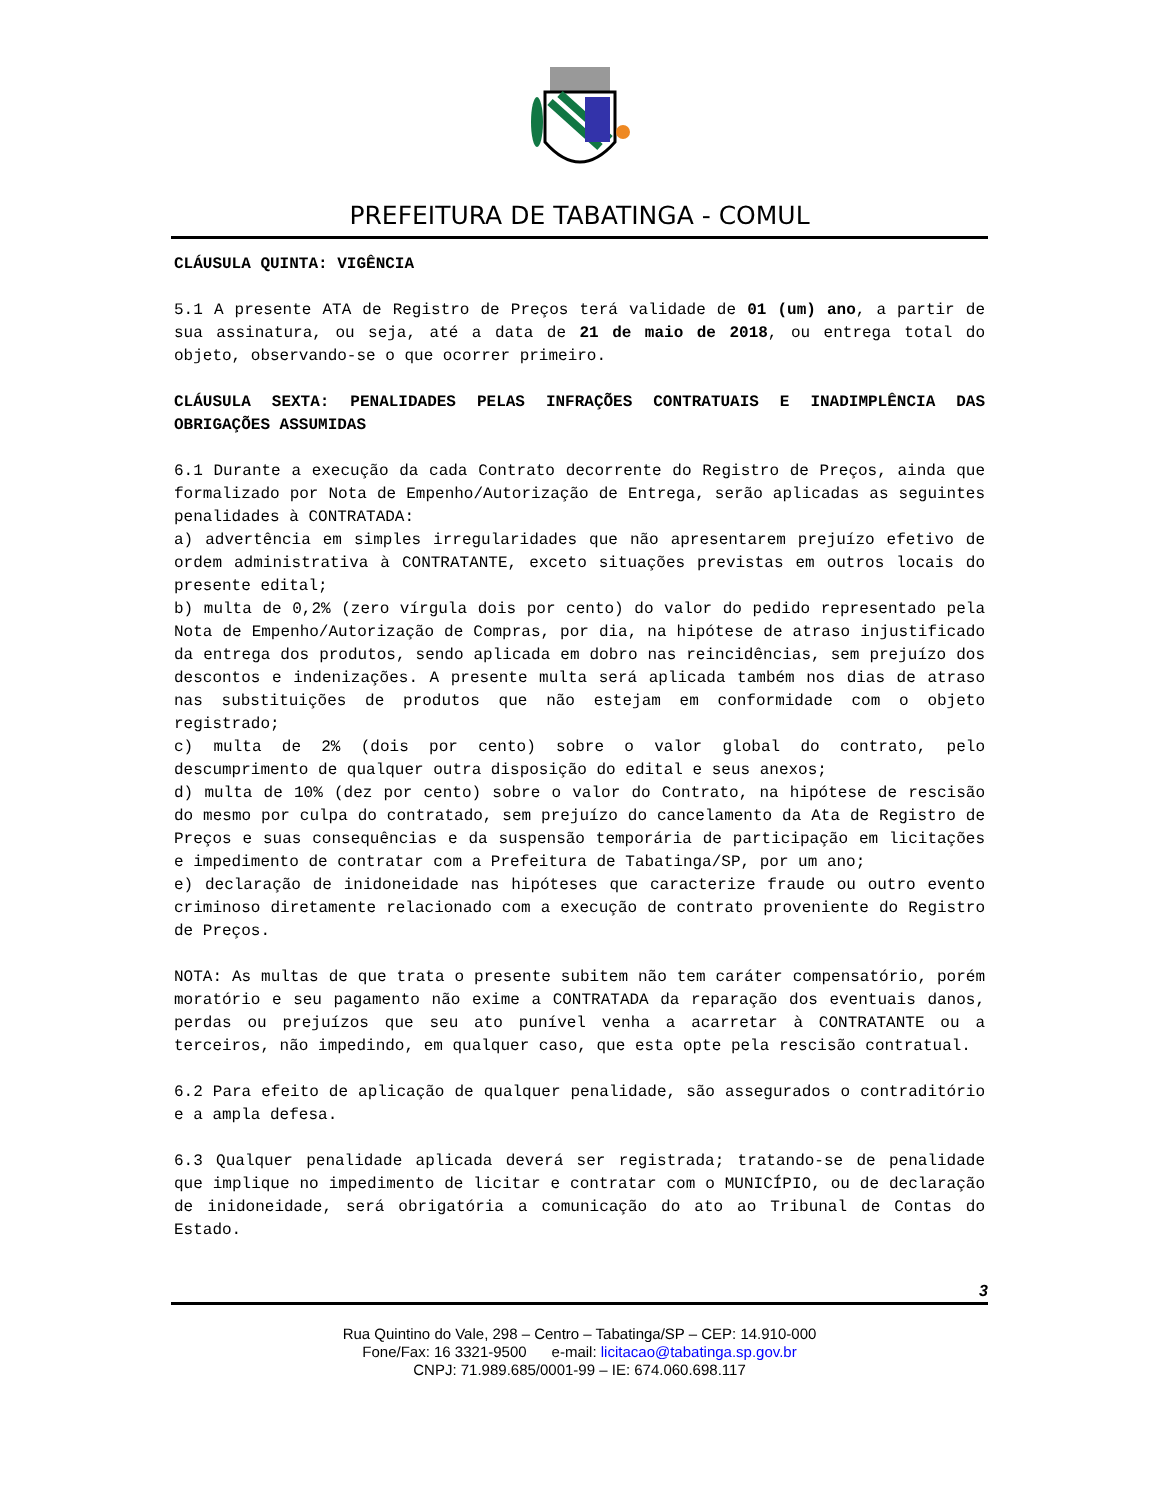PREFEITURA DE TABATINGA - COMUL
CLÁUSULA QUINTA: VIGÊNCIA
5.1 A presente ATA de Registro de Preços terá validade de 01 (um) ano, a partir de sua assinatura, ou seja, até a data de 21 de maio de 2018, ou entrega total do objeto, observando-se o que ocorrer primeiro.
CLÁUSULA SEXTA: PENALIDADES PELAS INFRAÇÕES CONTRATUAIS E INADIMPLÊNCIA DAS OBRIGAÇÕES ASSUMIDAS
6.1 Durante a execução da cada Contrato decorrente do Registro de Preços, ainda que formalizado por Nota de Empenho/Autorização de Entrega, serão aplicadas as seguintes penalidades à CONTRATADA:
a) advertência em simples irregularidades que não apresentarem prejuízo efetivo de ordem administrativa à CONTRATANTE, exceto situações previstas em outros locais do presente edital;
b) multa de 0,2% (zero vírgula dois por cento) do valor do pedido representado pela Nota de Empenho/Autorização de Compras, por dia, na hipótese de atraso injustificado da entrega dos produtos, sendo aplicada em dobro nas reincidências, sem prejuízo dos descontos e indenizações. A presente multa será aplicada também nos dias de atraso nas substituições de produtos que não estejam em conformidade com o objeto registrado;
c) multa de 2% (dois por cento) sobre o valor global do contrato, pelo descumprimento de qualquer outra disposição do edital e seus anexos;
d) multa de 10% (dez por cento) sobre o valor do Contrato, na hipótese de rescisão do mesmo por culpa do contratado, sem prejuízo do cancelamento da Ata de Registro de Preços e suas consequências e da suspensão temporária de participação em licitações e impedimento de contratar com a Prefeitura de Tabatinga/SP, por um ano;
e) declaração de inidoneidade nas hipóteses que caracterize fraude ou outro evento criminoso diretamente relacionado com a execução de contrato proveniente do Registro de Preços.
NOTA: As multas de que trata o presente subitem não tem caráter compensatório, porém moratório e seu pagamento não exime a CONTRATADA da reparação dos eventuais danos, perdas ou prejuízos que seu ato punível venha a acarretar à CONTRATANTE ou a terceiros, não impedindo, em qualquer caso, que esta opte pela rescisão contratual.
6.2 Para efeito de aplicação de qualquer penalidade, são assegurados o contraditório e a ampla defesa.
6.3 Qualquer penalidade aplicada deverá ser registrada; tratando-se de penalidade que implique no impedimento de licitar e contratar com o MUNICÍPIO, ou de declaração de inidoneidade, será obrigatória a comunicação do ato ao Tribunal de Contas do Estado.
3
Rua Quintino do Vale, 298 – Centro – Tabatinga/SP – CEP: 14.910-000
Fone/Fax: 16 3321-9500 e-mail: licitacao@tabatinga.sp.gov.br
CNPJ: 71.989.685/0001-99 – IE: 674.060.698.117